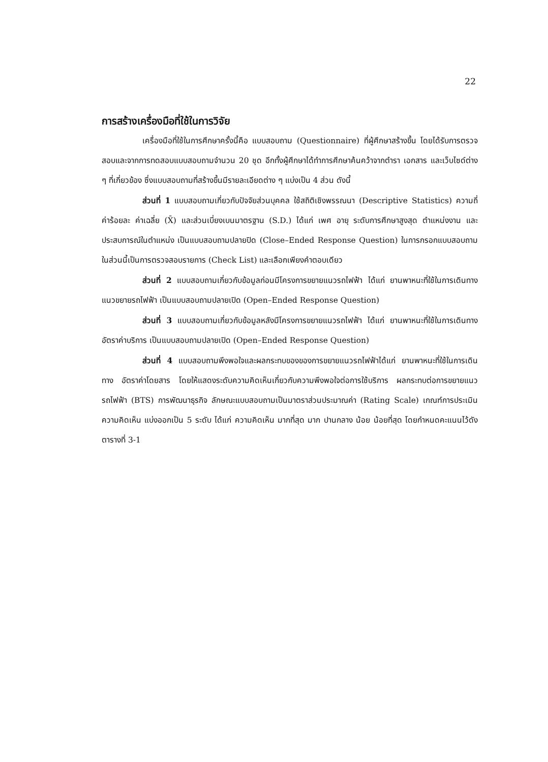22
การสร้างเครื่องมือที่ใช้ในการวิจัย
เครื่องมือที่ใช้ในการศึกษาครั้งนี้คือ แบบสอบถาม (Questionnaire) ที่ผู้ศึกษาสร้างขึ้น โดยได้รับการตรวจสอบและจากการทดสอบแบบสอบถามจำนวน 20 ชุด อีกทั้งผู้ศึกษาได้ทำการศึกษาค้นคว้าจากตำรา เอกสาร และเว็บไซด์ต่าง ๆ ที่เกี่ยวข้อง ซึ่งแบบสอบถามที่สร้างขึ้นมีรายละเอียดต่าง ๆ แบ่งเป็น 4 ส่วน ดังนี้
ส่วนที่ 1 แบบสอบถามเกี่ยวกับปัจจัยส่วนบุคคล ใช้สถิติเชิงพรรณนา (Descriptive Statistics) ความถี่ ค่าร้อยละ ค่าเฉลี่ย (X̄) และส่วนเบี่ยงเบนมาตรฐาน (S.D.) ได้แก่ เพศ อายุ ระดับการศึกษาสูงสุด ตำแหน่งงาน และประสบการณ์ในตำแหน่ง เป็นแบบสอบถามปลายปิด (Close–Ended Response Question) ในการกรอกแบบสอบถามในส่วนนี้เป็นการตรวจสอบรายการ (Check List) และเลือกเพียงคำตอบเดียว
ส่วนที่ 2 แบบสอบถามเกี่ยวกับข้อมูลก่อนมีโครงการขยายแนวรถไฟฟ้า ได้แก่ ยานพาหนะที่ใช้ในการเดินทาง แนวขยายรถไฟฟ้า เป็นแบบสอบถามปลายเปิด (Open–Ended Response Question)
ส่วนที่ 3 แบบสอบถามเกี่ยวกับข้อมูลหลังมีโครงการขยายแนวรถไฟฟ้า ได้แก่ ยานพาหนะที่ใช้ในการเดินทาง อัตราค่าบริการ เป็นแบบสอบถามปลายเปิด (Open–Ended Response Question)
ส่วนที่ 4 แบบสอบถามพึงพอใจและผลกระทบของของการขยายแนวรถไฟฟ้าได้แก่ ยานพาหนะที่ใช้ในการเดินทาง อัตราค่าโดยสาร โดยให้แสดงระดับความคิดเห็นเกี่ยวกับความพึงพอใจต่อการใช้บริการ ผลกระทบต่อการขยายแนวรถไฟฟ้า (BTS) การพัฒนาธุรกิจ ลักษณะแบบสอบถามเป็นมาตราส่วนประมาณค่า (Rating Scale) เกณฑ์การประเมินความคิดเห็น แบ่งออกเป็น 5 ระดับ ได้แก่ ความคิดเห็น มากที่สุด มาก ปานกลาง น้อย น้อยที่สุด โดยกำหนดคะแนนไว้ดังตารางที่ 3-1